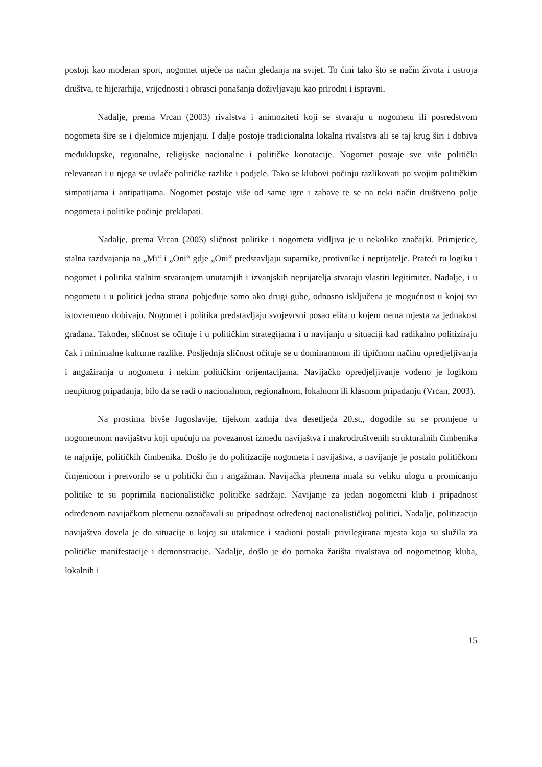postoji kao moderan sport, nogomet utječe na način gledanja na svijet. To čini tako što se način života i ustroja društva, te hijerarhija, vrijednosti i obrasci ponašanja doživljavaju kao prirodni i ispravni.
Nadalje, prema Vrcan (2003) rivalstva i animoziteti koji se stvaraju u nogometu ili posredstvom nogometa šire se i djelomice mijenjaju. I dalje postoje tradicionalna lokalna rivalstva ali se taj krug širi i dobiva međuklupske, regionalne, religijske nacionalne i političke konotacije. Nogomet postaje sve više politički relevantan i u njega se uvlače političke razlike i podjele. Tako se klubovi počinju razlikovati po svojim političkim simpatijama i antipatijama. Nogomet postaje više od same igre i zabave te se na neki način društveno polje nogometa i politike počinje preklapati.
Nadalje, prema Vrcan (2003) sličnost politike i nogometa vidljiva je u nekoliko značajki. Primjerice, stalna razdvajanja na „Mi“ i „Oni“ gdje „Oni“ predstavljaju suparnike, protivnike i neprijatelje. Prateći tu logiku i nogomet i politika stalnim stvaranjem unutarnjih i izvanjskih neprijatelja stvaraju vlastiti legitimitet. Nadalje, i u nogometu i u politici jedna strana pobjeđuje samo ako drugi gube, odnosno isključena je mogućnost u kojoj svi istovremeno dobivaju. Nogomet i politika predstavljaju svojevrsni posao elita u kojem nema mjesta za jednakost građana. Također, sličnost se očituje i u političkim strategijama i u navijanju u situaciji kad radikalno politiziraju čak i minimalne kulturne razlike. Posljednja sličnost očituje se u dominantnom ili tipičnom načinu opredjeljivanja i angažiranja u nogometu i nekim političkim orijentacijama. Navijačko opredjeljivanje vođeno je logikom neupitnog pripadanja, bilo da se radi o nacionalnom, regionalnom, lokalnom ili klasnom pripadanju (Vrcan, 2003).
Na prostima bivše Jugoslavije, tijekom zadnja dva desetljeća 20.st., dogodile su se promjene u nogometnom navijaštvu koji upućuju na povezanost između navijaštva i makrodruštvenih strukturalnih čimbenika te najprije, političkih čimbenika. Došlo je do politizacije nogometa i navijaštva, a navijanje je postalo političkom činjenicom i pretvorilo se u politički čin i angažman. Navijačka plemena imala su veliku ulogu u promicanju politike te su poprimila nacionalističke političke sadržaje. Navijanje za jedan nogometni klub i pripadnost određenom navijačkom plemenu označavali su pripadnost određenoj nacionalističkoj politici. Nadalje, politizacija navijaštva dovela je do situacije u kojoj su utakmice i stadioni postali privilegirana mjesta koja su služila za političke manifestacije i demonstracije. Nadalje, došlo je do pomaka žarišta rivalstava od nogometnog kluba, lokalnih i
15